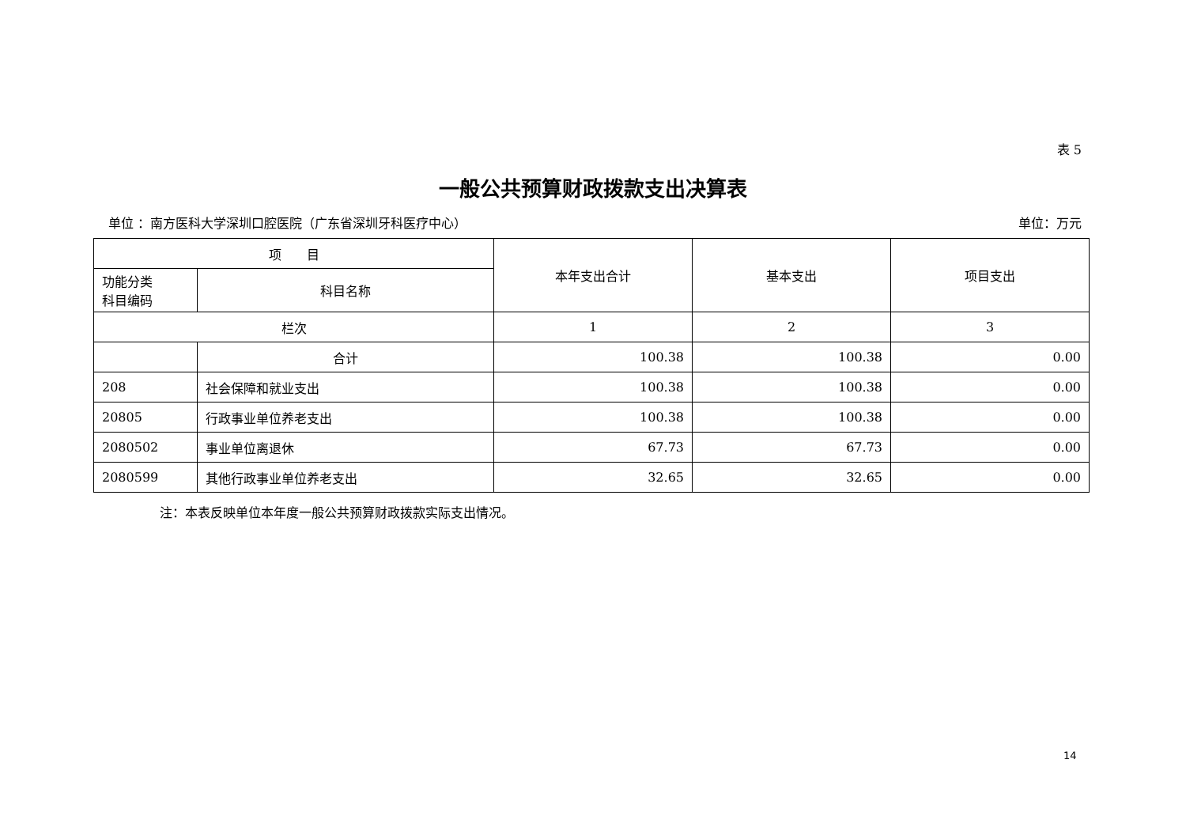表 5
一般公共预算财政拨款支出决算表
单位 ：南方医科大学深圳口腔医院（广东省深圳牙科医疗中心） 单位：万元
| 项 目 | | 本年支出合计 | 基本支出 | 项目支出 |
| --- | --- | --- | --- | --- |
| 功能分类 科目编码 | 科目名称 | | | |
| 栏次 | | 1 | 2 | 3 |
| | 合计 | 100.38 | 100.38 | 0.00 |
| 208 | 社会保障和就业支出 | 100.38 | 100.38 | 0.00 |
| 20805 | 行政事业单位养老支出 | 100.38 | 100.38 | 0.00 |
| 2080502 | 事业单位离退休 | 67.73 | 67.73 | 0.00 |
| 2080599 | 其他行政事业单位养老支出 | 32.65 | 32.65 | 0.00 |
注：本表反映单位本年度一般公共预算财政拨款实际支出情况。
14